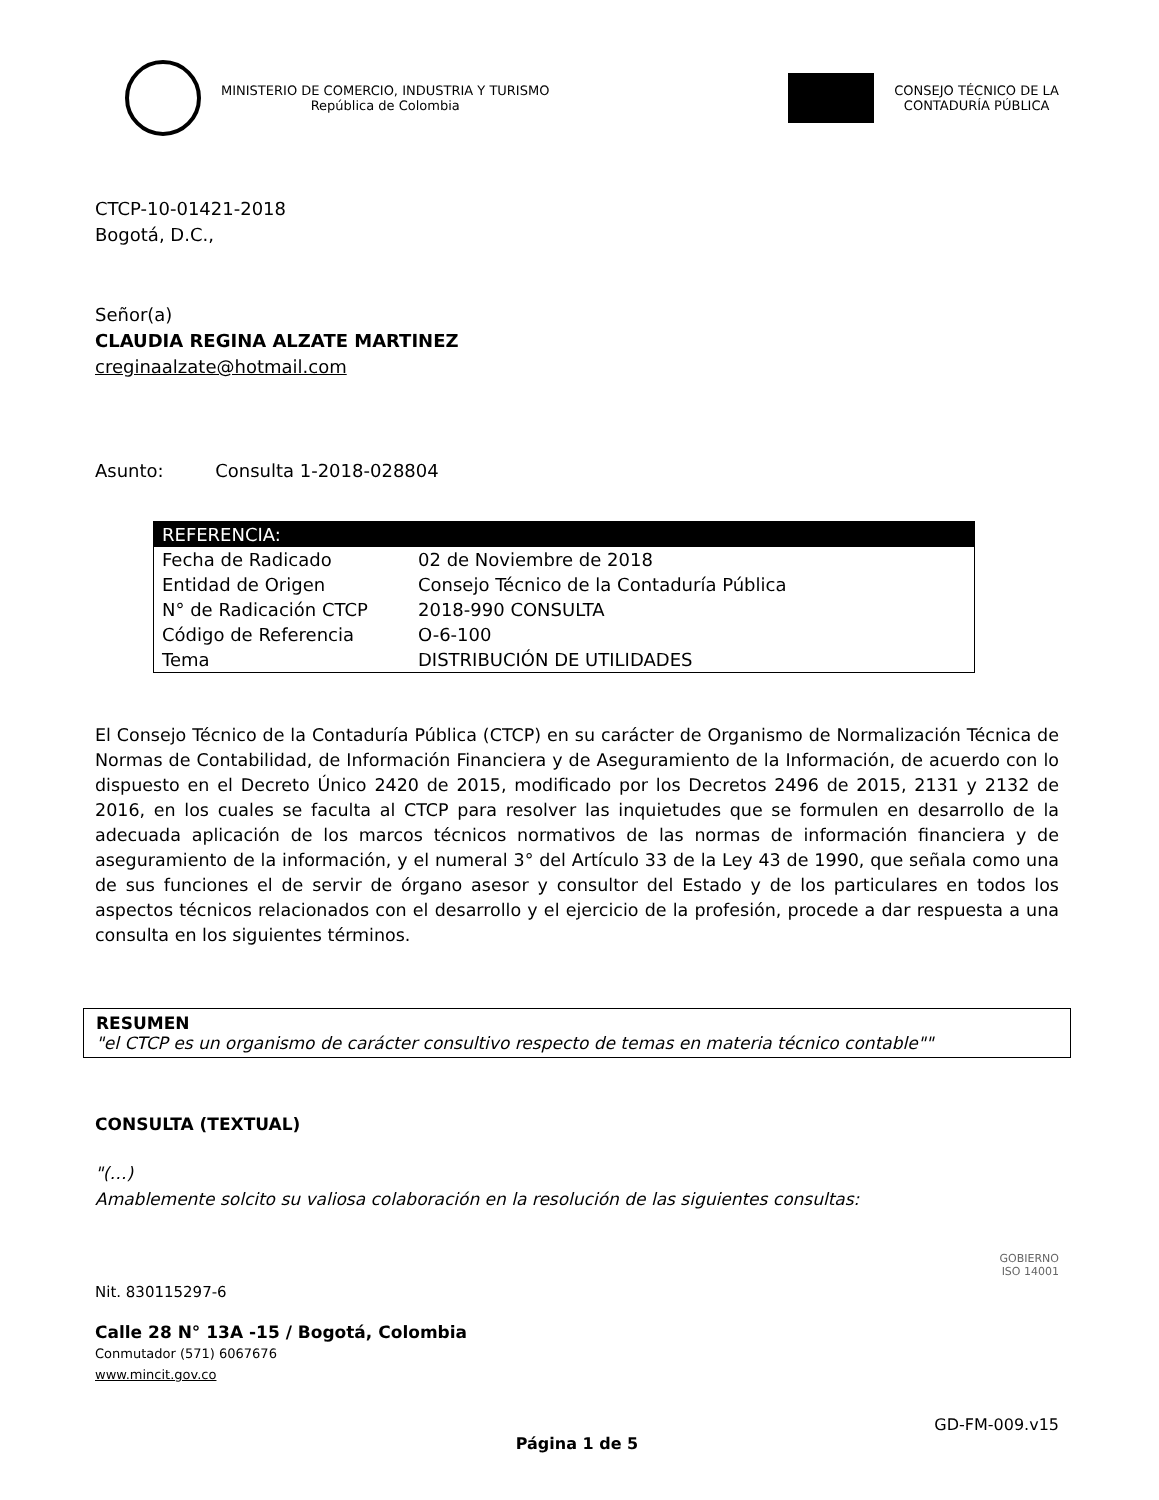MINISTERIO DE COMERCIO, INDUSTRIA Y TURISMO
República de Colombia
CONSEJO TÉCNICO DE LA
CONTADURÍA PÚBLICA
CTCP-10-01421-2018
Bogotá, D.C.,
Señor(a)
CLAUDIA REGINA ALZATE MARTINEZ
creginaalzate@hotmail.com
Asunto: Consulta 1-2018-028804
| REFERENCIA: | |
| --- | --- |
| Fecha de Radicado | 02 de Noviembre de 2018 |
| Entidad de Origen | Consejo Técnico de la Contaduría Pública |
| N° de Radicación CTCP | 2018-990 CONSULTA |
| Código de Referencia | O-6-100 |
| Tema | DISTRIBUCIÓN DE UTILIDADES |
El Consejo Técnico de la Contaduría Pública (CTCP) en su carácter de Organismo de Normalización Técnica de Normas de Contabilidad, de Información Financiera y de Aseguramiento de la Información, de acuerdo con lo dispuesto en el Decreto Único 2420 de 2015, modificado por los Decretos 2496 de 2015, 2131 y 2132 de 2016, en los cuales se faculta al CTCP para resolver las inquietudes que se formulen en desarrollo de la adecuada aplicación de los marcos técnicos normativos de las normas de información financiera y de aseguramiento de la información, y el numeral 3° del Artículo 33 de la Ley 43 de 1990, que señala como una de sus funciones el de servir de órgano asesor y consultor del Estado y de los particulares en todos los aspectos técnicos relacionados con el desarrollo y el ejercicio de la profesión, procede a dar respuesta a una consulta en los siguientes términos.
RESUMEN
"el CTCP es un organismo de carácter consultivo respecto de temas en materia técnico contable""
CONSULTA (TEXTUAL)
"(…)
Amablemente solcito su valiosa colaboración en la resolución de las siguientes consultas:
Nit. 830115297-6
Calle 28 N° 13A -15 / Bogotá, Colombia
Conmutador (571) 6067676
www.mincit.gov.co
GOBIERNO
ISO 14001
GD-FM-009.v15
Página 1 de 5